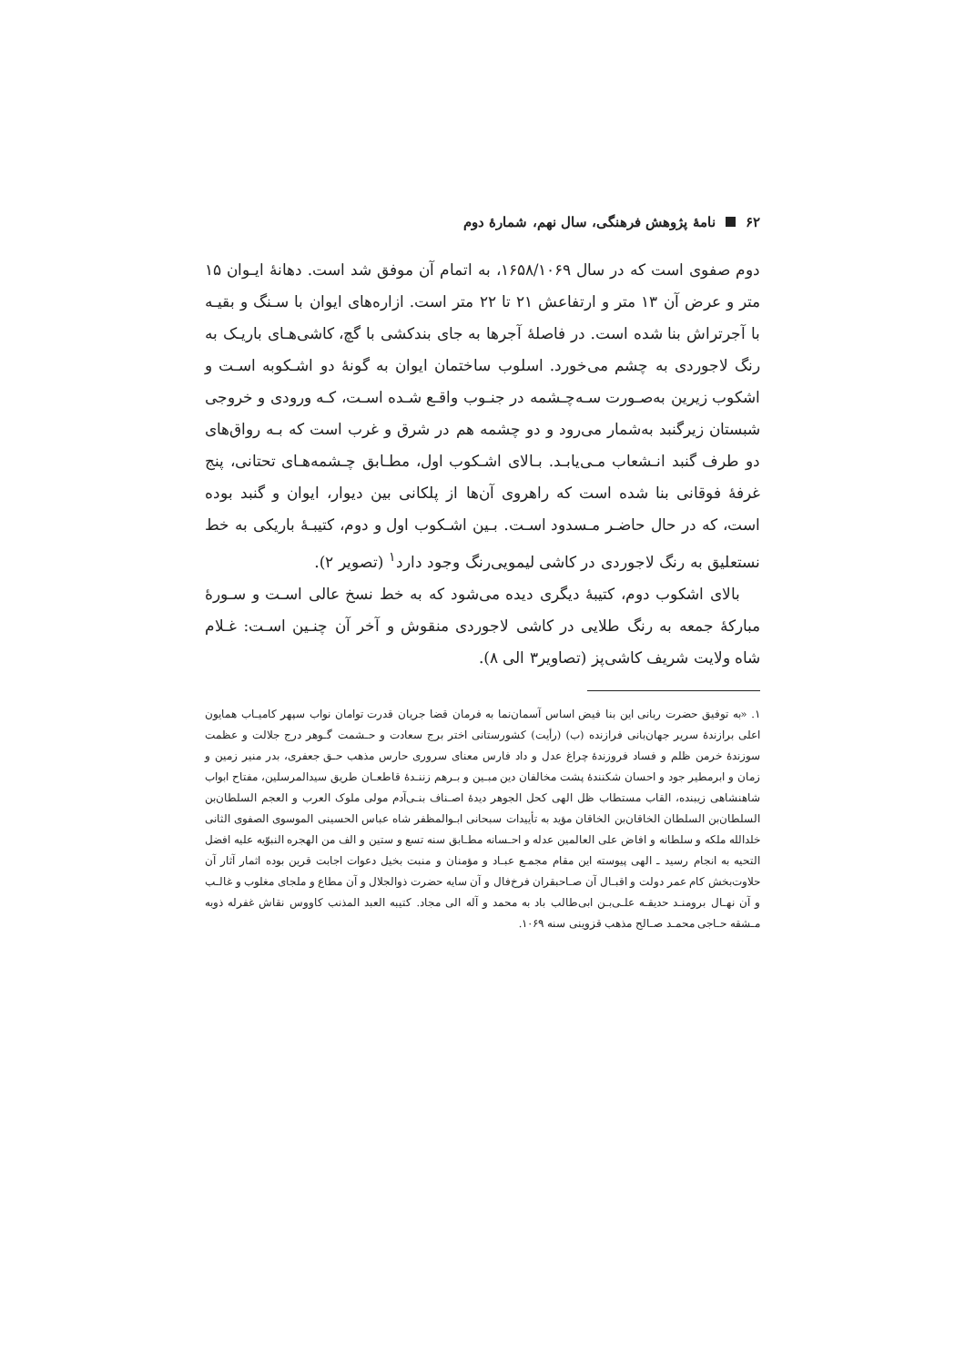۶۲ نامهٔ پژوهش فرهنگی، سال نهم، شمارهٔ دوم
دوم صفوی است که در سال ۱۶۵۸/۱۰۶۹، به اتمام آن موفق شد است. دهانهٔ ایـوان ۱۵ متر و عرض آن ۱۳ متر و ارتفاعش ۲۱ تا ۲۲ متر است. ازاره‌های ایوان با سـنگ و بقیـه با آجرتراش بنا شده است. در فاصلهٔ آجرها به جای بندکشی با گچ، کاشی‌هـای باریـک به رنگ لاجوردی به چشم می‌خورد. اسلوب ساختمان ایوان به گونهٔ دو اشـکوبه اسـت و اشکوب زیرین به‌صـورت سـه‌چـشمه در جنـوب واقـع شـده اسـت، کـه ورودی و خروجی شبستان زیرگنبد به‌شمار می‌رود و دو چشمه هم در شرق و غرب است که بـه رواق‌های دو طرف گنبد انـشعاب مـی‌یابـد. بـالای اشـکوب اول، مطـابق چـشمه‌هـای تحتانی، پنج غرفهٔ فوقانی بنا شده است که راهروی آن‌ها از پلکانی بین دیوار، ایوان و گنبد بوده است، که در حال حاضـر مـسدود اسـت. بـین اشـکوب اول و دوم، کتیبـهٔ باریکی به خط نستعلیق به رنگ لاجوردی در کاشی لیمویی‌رنگ وجود دارد<sup>۱</sup> (تصویر ۲).
بالای اشکوب دوم، کتیبهٔ دیگری دیده می‌شود که به خط نسخ عالی اسـت و سـورهٔ مبارکهٔ جمعه به رنگ طلایی در کاشی لاجوردی منقوش و آخر آن چنـین اسـت: غـلام شاه ولایت شریف کاشی‌پز (تصاویر۳ الی ۸).
۱. «به توفیق حضرت ربانی این بنا فیض اساس آسمان‌نما به فرمان قضا جریان قدرت توامان نواب سپهر کامیـاب همایون اعلی برازندهٔ سریر جهان‌بانی فرازنده (ب) (رأیت) کشورستانی اختر برج سعادت و حـشمت گـوهر درج جلالت و عظمت سوزندهٔ خرمن ظلم و فساد فروزندهٔ چراغ عدل و داد فارس معنای سروری حارس مذهب حـق جعفری، بدر منیر زمین و زمان و ابرمطیر جود و احسان شکنندهٔ پشت مخالفان دین مبـین و بـرهم زننـدهٔ قاطعـان طریق سیدالمرسلین، مفتاح ابواب شاهنشاهی زیبنده، القاب مستطاب ظل الهی کحل الجوهر دیدهٔ اصـناف بنـی‌آدم مولی ملوک العرب و العجم السلطان‌بن السلطان‌بن السلطان الخاقان‌بن الخاقان مؤید به تأییدات سبحانی ابـوالمظفر شاه عباس الحسینی الموسوی الصفوی الثانی خلدالله ملکه و سلطانه و افاض علی العالمین عدله و احـسانه مطـابق سنه تسع و ستین و الف من الهجره النبوّیه علیه افضل التحیه به انجام رسید ـ الهی پیوسته این مقام مجمـع عبـاد و مؤمنان و منبت بخیل دعوات اجابت قرین بوده اثمار آثار آن حلاوت‌بخش کام عمر دولت و اقبـال آن صـاحبقران فرخ‌فال و آن سایه حضرت ذوالجلال و آن مطاع و ملجای مغلوب و غالـب و آن نهـال برومنـد حدیقـه علـی‌بـن ابی‌طالب باد به محمد و آله الی مجاد. کتیبه العبد المذنب کاووس نقاش غفرله ذوبه مـشقه حـاجی محمـد صـالح مذهب قزوینی سنه ۱۰۶۹.